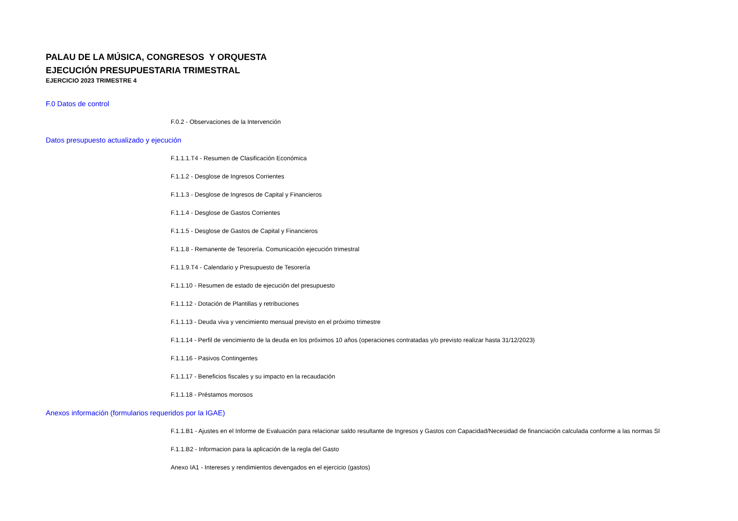PALAU DE LA MÚSICA, CONGRESOS Y ORQUESTA
EJECUCIÓN PRESUPUESTARIA TRIMESTRAL
EJERCICIO 2023 TRIMESTRE 4
F.0 Datos de control
F.0.2 - Observaciones de la Intervención
Datos presupuesto actualizado y ejecución
F.1.1.1.T4 - Resumen de Clasificación Económica
F.1.1.2 - Desglose de Ingresos Corrientes
F.1.1.3 - Desglose de Ingresos de Capital y Financieros
F.1.1.4 - Desglose de Gastos Corrientes
F.1.1.5 - Desglose de Gastos de Capital y Financieros
F.1.1.8 - Remanente de Tesorería. Comunicación ejecución trimestral
F.1.1.9.T4 - Calendario y Presupuesto de Tesorería
F.1.1.10 - Resumen de estado de ejecución del presupuesto
F.1.1.12 - Dotación de Plantillas y retribuciones
F.1.1.13 - Deuda viva y vencimiento mensual previsto en el próximo trimestre
F.1.1.14 - Perfil de vencimiento de la deuda en los próximos 10 años (operaciones contratadas y/o previsto realizar hasta 31/12/2023)
F.1.1.16 - Pasivos Contingentes
F.1.1.17 - Beneficios fiscales y su impacto en la recaudación
F.1.1.18 - Préstamos morosos
Anexos información (formularios requeridos por la IGAE)
F.1.1.B1 - Ajustes en el Informe de Evaluación para relacionar saldo resultante de Ingresos y Gastos con Capacidad/Necesidad de financiación calculada conforme a las normas SI
F.1.1.B2 - Informacion para la aplicación de la regla del Gasto
Anexo IA1 - Intereses y rendimientos devengados en el ejercicio (gastos)